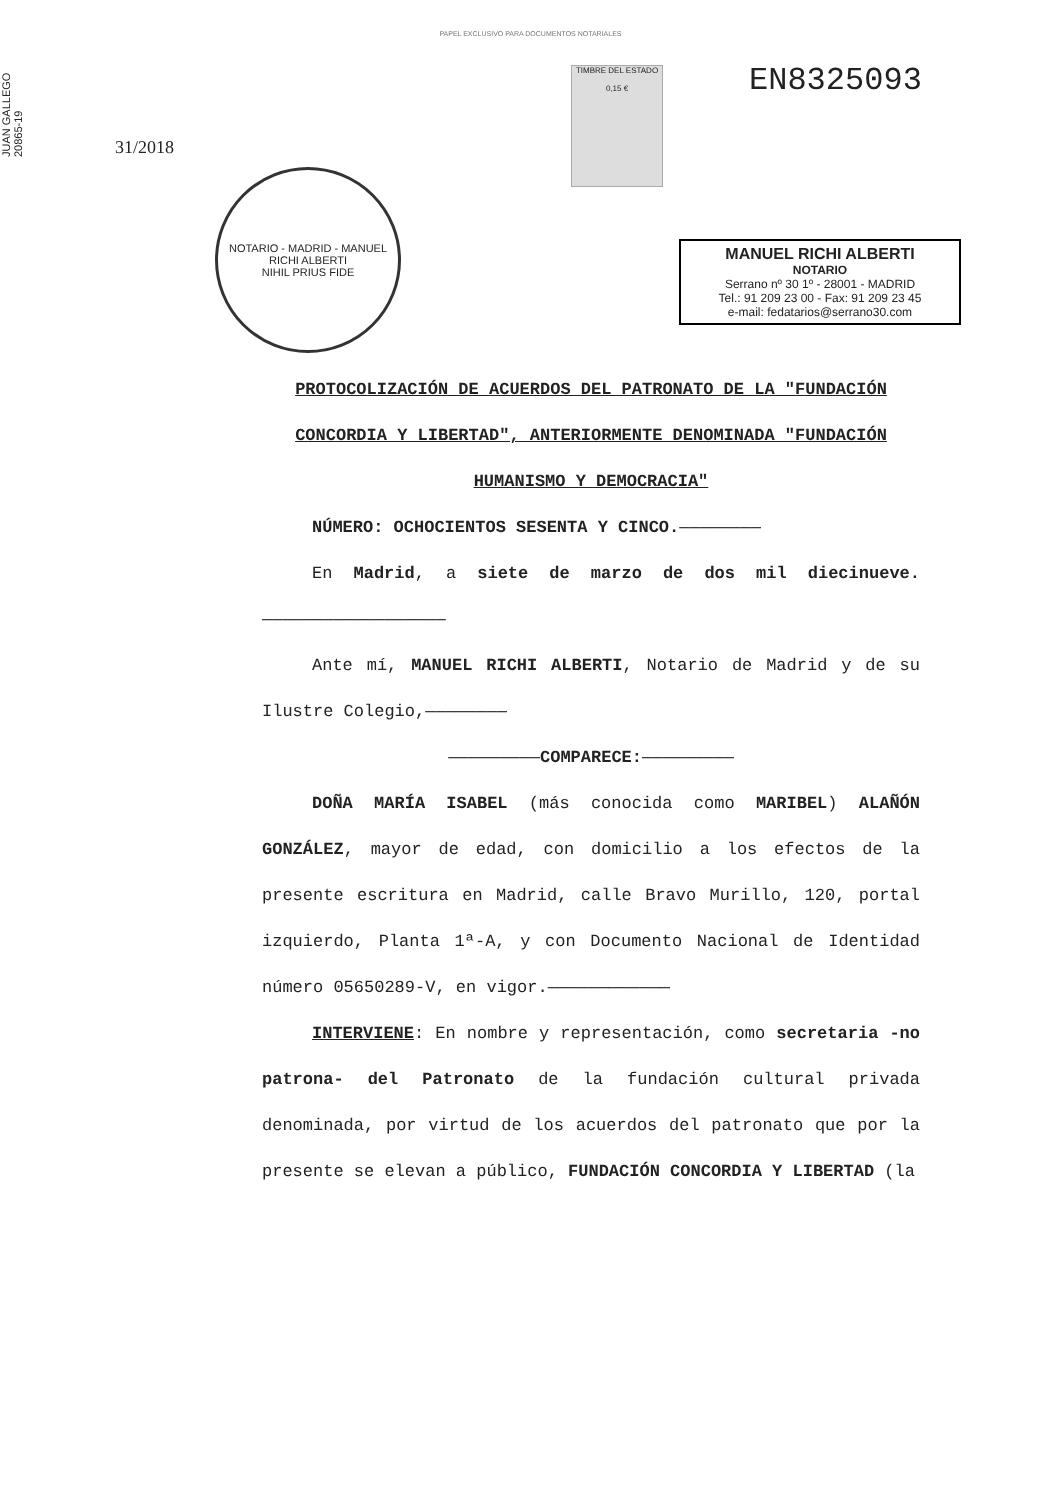PAPEL EXCLUSIVO PARA DOCUMENTOS NOTARIALES
JUAN GALLEGO 20865-19
31/2018
NOTARIO - MADRID - MANUEL RICHI ALBERTI
NIHIL PRIUS FIDE
TIMBRE DEL ESTADO
0,15 €
EN8325093
MANUEL RICHI ALBERTI
NOTARIO
Serrano nº 30 1º - 28001 - MADRID
Tel.: 91 209 23 00 - Fax: 91 209 23 45
e-mail: fedatarios@serrano30.com
PROTOCOLIZACIÓN DE ACUERDOS DEL PATRONATO DE LA "FUNDACIÓN CONCORDIA Y LIBERTAD", ANTERIORMENTE DENOMINADA "FUNDACIÓN HUMANISMO Y DEMOCRACIA"
NÚMERO: OCHOCIENTOS SESENTA Y CINCO.————————
En Madrid, a siete de marzo de dos mil diecinueve.——————————————————
Ante mí, MANUEL RICHI ALBERTI, Notario de Madrid y de su Ilustre Colegio,————————
—————————COMPARECE:—————————
DOÑA MARÍA ISABEL (más conocida como MARIBEL) ALAÑÓN GONZÁLEZ, mayor de edad, con domicilio a los efectos de la presente escritura en Madrid, calle Bravo Murillo, 120, portal izquierdo, Planta 1ª-A, y con Documento Nacional de Identidad número 05650289-V, en vigor.————————————
INTERVIENE: En nombre y representación, como secretaria -no patrona- del Patronato de la fundación cultural privada denominada, por virtud de los acuerdos del patronato que por la presente se elevan a público, FUNDACIÓN CONCORDIA Y LIBERTAD (la